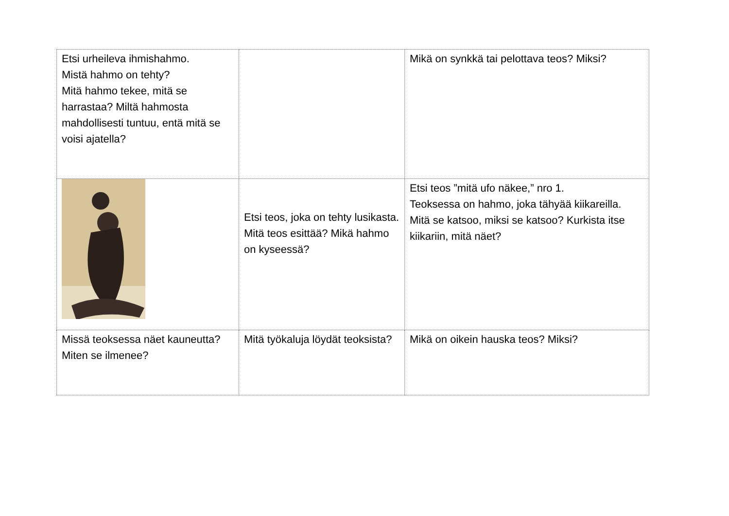| Etsi urheileva ihmishahmo. Mistä hahmo on tehty? Mitä hahmo tekee, mitä se harrastaa? Miltä hahmosta mahdollisesti tuntuu, entä mitä se voisi ajatella? | | Mikä on synkkä tai pelottava teos? Miksi? |
| | Etsi teos, joka on tehty lusikasta. Mitä teos esittää? Mikä hahmo on kyseessä? | Etsi teos ”mitä ufo näkee,” nro 1. Teoksessa on hahmo, joka tähyää kiikareilla. Mitä se katsoo, miksi se katsoo? Kurkista itse kiikariin, mitä näet? |
| Missä teoksessa näet kauneutta? Miten se ilmenee? | Mitä työkaluja löydät teoksista? | Mikä on oikein hauska teos? Miksi? |